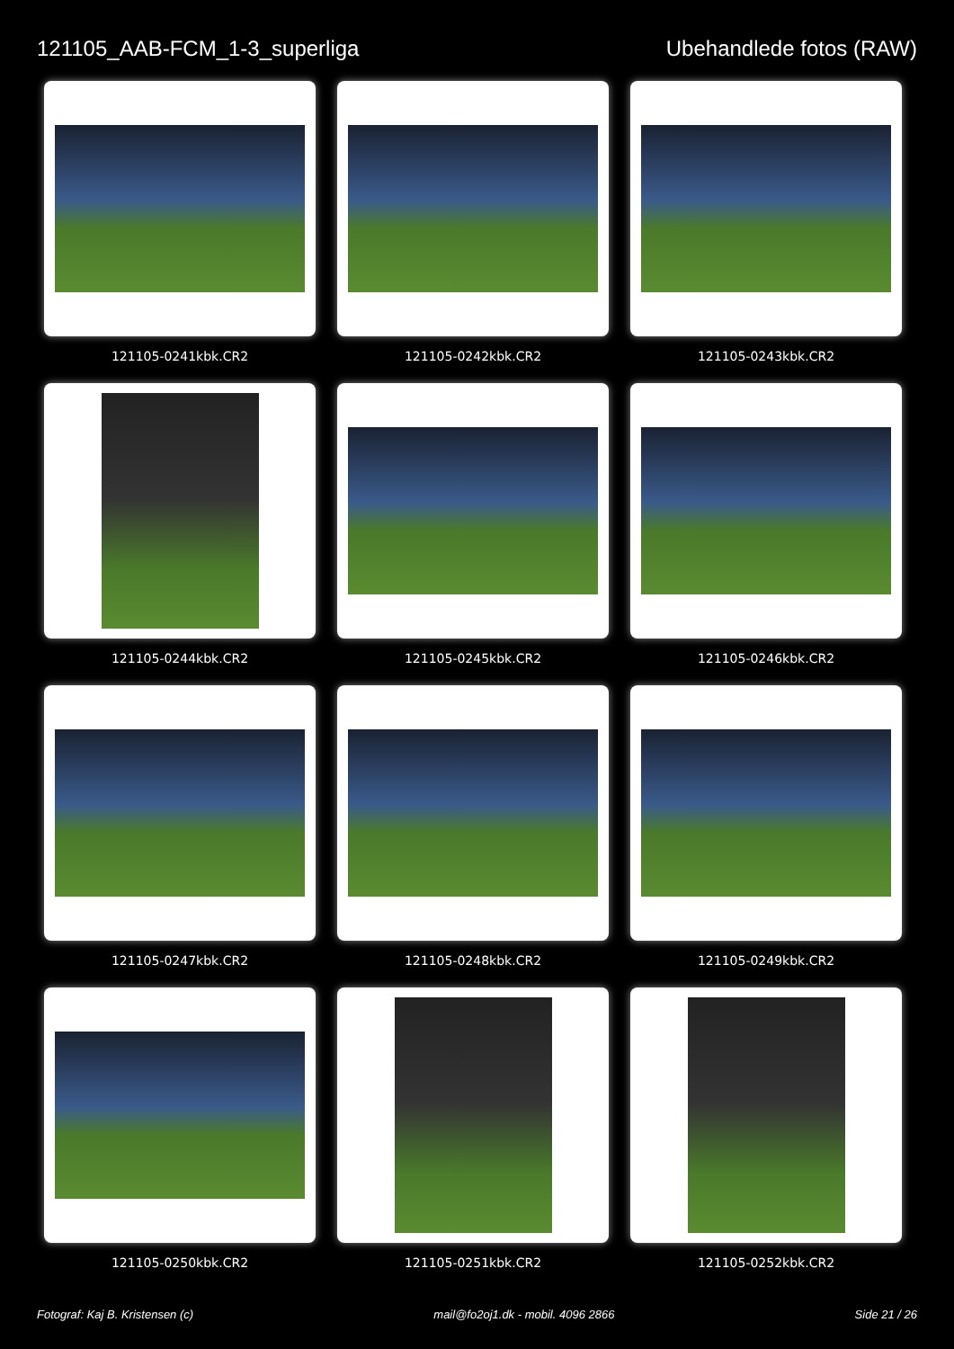121105_AAB-FCM_1-3_superliga Ubehandlede fotos (RAW)
121105-0241kbk.CR2
121105-0242kbk.CR2
121105-0243kbk.CR2
121105-0244kbk.CR2
121105-0245kbk.CR2
121105-0246kbk.CR2
121105-0247kbk.CR2
121105-0248kbk.CR2
121105-0249kbk.CR2
121105-0250kbk.CR2
121105-0251kbk.CR2
121105-0252kbk.CR2
Fotograf: Kaj B. Kristensen (c) mail@fo2oj1.dk - mobil. 4096 2866 Side 21 / 26